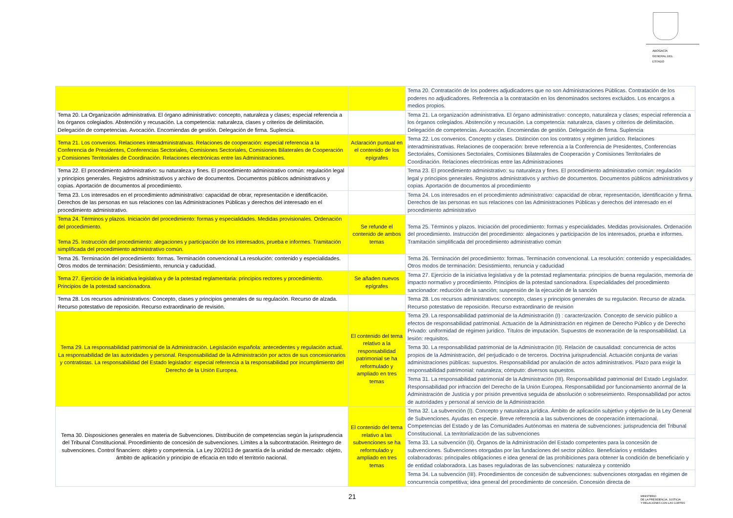ABOGACÍA
GENERAL DEL
ESTADO
| | | Tema 20. Contratación de los poderes adjudicadores que no son Administraciones Públicas. Contratación de los poderes no adjudicadores. Referencia a la contratación en los denominados sectores excluidos. Los encargos a medios propios. |
| Tema 20. La Organización administrativa. El órgano administrativo: concepto, naturaleza y clases; especial referencia a los órganos colegiados. Abstención y recusación. La competencia: naturaleza, clases y criterios de delimitación. Delegación de competencias. Avocación. Encomiendas de gestión. Delegación de firma. Suplencia. | | Tema 21. La organización administrativa. El órgano administrativo: concepto, naturaleza y clases; especial referencia a los órganos colegiados. Abstención y recusación. La competencia: naturaleza, clases y criterios de delimitación. Delegación de competencias. Avocación. Encomiendas de gestión. Delegación de firma. Suplencia |
| Tema 21. Los convenios. Relaciones interadministrativas. Relaciones de cooperación: especial referencia a la Conferencia de Presidentes, Conferencias Sectoriales, Comisiones Sectoriales, Comisiones Bilaterales de Cooperación y Comisiones Territoriales de Coordinación. Relaciones electrónicas entre las Administraciones. | Aclaración puntual en el contenido de los epígrafes | Tema 22. Los convenios. Concepto y clases. Distinción con los contratos y régimen jurídico. Relaciones interadministrativas. Relaciones de cooperación: breve referencia a la Conferencia de Presidentes, Conferencias Sectoriales, Comisiones Sectoriales, Comisiones Bilaterales de Cooperación y Comisiones Territoriales de Coordinación. Relaciones electrónicas entre las Administraciones |
| Tema 22. El procedimiento administrativo: su naturaleza y fines. El procedimiento administrativo común: regulación legal y principios generales. Registros administrativos y archivo de documentos. Documentos públicos administrativos y copias. Aportación de documentos al procedimiento. | | Tema 23. El procedimiento administrativo: su naturaleza y fines. El procedimiento administrativo común: regulación legal y principios generales. Registros administrativos y archivo de documentos. Documentos públicos administrativos y copias. Aportación de documentos al procedimiento |
| Tema 23. Los interesados en el procedimiento administrativo: capacidad de obrar, representación e identificación. Derechos de las personas en sus relaciones con las Administraciones Públicas y derechos del interesado en el procedimiento administrativo. | | Tema 24. Los interesados en el procedimiento administrativo: capacidad de obrar, representación, identificación y firma. Derechos de las personas en sus relaciones con las Administraciones Públicas y derechos del interesado en el procedimiento administrativo |
| Tema 24. Términos y plazos. Iniciación del procedimiento: formas y especialidades. Medidas provisionales. Ordenación del procedimiento. Tema 25. Instrucción del procedimiento: alegaciones y participación de los interesados, prueba e informes. Tramitación simplificada del procedimiento administrativo común. | Se refunde el contenido de ambos temas | Tema 25. Términos y plazos. Iniciación del procedimiento: formas y especialidades. Medidas provisionales. Ordenación del procedimiento. Instrucción del procedimiento: alegaciones y participación de los interesados, prueba e informes. Tramitación simplificada del procedimiento administrativo común |
| Tema 26. Terminación del procedimiento: formas. Terminación convencional La resolución: contenido y especialidades. Otros modos de terminación: Desistimiento, renuncia y caducidad. | | Tema 26. Terminación del procedimiento: formas. Terminación convencional. La resolución: contenido y especialidades. Otros modos de terminación: Desistimiento, renuncia y caducidad |
| Tema 27. Ejercicio de la iniciativa legislativa y de la potestad reglamentaria: principios rectores y procedimiento. Principios de la potestad sancionadora. | Se añaden nuevos epígrafes | Tema 27. Ejercicio de la iniciativa legislativa y de la potestad reglamentaria: principios de buena regulación, memoria de impacto normativo y procedimiento. Principios de la potestad sancionadora. Especialidades del procedimiento sancionador: reducción de la sanción; suspensión de la ejecución de la sanción |
| Tema 28. Los recursos administrativos: Concepto, clases y principios generales de su regulación. Recurso de alzada. Recurso potestativo de reposición. Recurso extraordinario de revisión. | | Tema 28. Los recursos administrativos: concepto, clases y principios generales de su regulación. Recurso de alzada. Recurso potestativo de reposición. Recurso extraordinario de revisión |
| Tema 29. La responsabilidad patrimonial de la Administración. Legislación española: antecedentes y regulación actual. La responsabilidad de las autoridades y personal. Responsabilidad de la Administración por actos de sus concesionarios y contratistas. La responsabilidad del Estado legislador: especial referencia a la responsabilidad por incumplimiento del Derecho de la Unión Europea. | El contenido del tema relativo a la responsabilidad patrimonial se ha reformulado y ampliado en tres temas | Tema 29. La responsabilidad patrimonial de la Administración (I) : caracterización. Concepto de servicio público a efectos de responsabilidad patrimonial. Actuación de la Administración en régimen de Derecho Público y de Derecho Privado: uniformidad de régimen jurídico. Títulos de imputación. Supuestos de exoneración de la responsabilidad. La lesión: requisitos. |
| | | Tema 30. La responsabilidad patrimonial de la Administración (II). Relación de causalidad: concurrencia de actos propios de la Administración, del perjudicado o de terceros. Doctrina jurisprudencial. Actuación conjunta de varias administraciones públicas: supuestos. Responsabilidad por anulación de actos administrativos. Plazo para exigir la responsabilidad patrimonial: naturaleza; cómputo: diversos supuestos. |
| | | Tema 31. La responsabilidad patrimonial de la Administración (III). Responsabilidad patrimonial del Estado Legislador. Responsabilidad por infracción del Derecho de la Unión Europea. Responsabilidad por funcionamiento anormal de la Administración de Justicia y por prisión preventiva seguida de absolución o sobreseimiento. Responsabilidad por actos de autoridades y personal al servicio de la Administración |
| Tema 30. Disposiciones generales en materia de Subvenciones. Distribución de competencias según la jurisprudencia del Tribunal Constitucional. Procedimiento de concesión de subvenciones. Límites a la subcontratación. Reintegro de subvenciones. Control financiero: objeto y competencia. La Ley 20/2013 de garantía de la unidad de mercado: objeto, ámbito de aplicación y principio de eficacia en todo el territorio nacional. | El contenido del tema relativo a las subvenciones se ha reformulado y ampliado en tres temas | Tema 32. La subvención (I). Concepto y naturaleza jurídica. Ámbito de aplicación subjetivo y objetivo de la Ley General de Subvenciones. Ayudas en especie. Breve referencia a las subvenciones de cooperación internacional. Competencias del Estado y de las Comunidades Autónomas en materia de subvenciones: jurisprudencia del Tribunal Constitucional. La territorialización de las subvenciones |
| | | Tema 33. La subvención (II). Órganos de la Administración del Estado competentes para la concesión de subvenciones. Subvenciones otorgadas por las fundaciones del sector público. Beneficiarios y entidades colaboradoras: principales obligaciones e idea general de las prohibiciones para obtener la condición de beneficiario y de entidad colaboradora. Las bases reguladoras de las subvenciones: naturaleza y contenido |
| | | Tema 34. La subvención (III). Procedimientos de concesión de subvenciones: subvenciones otorgadas en régimen de concurrencia competitiva; idea general del procedimiento de concesión. Concesión directa de |
21
MINISTERIO
DE LA PRESIDENCIA, JUSTICIA
Y RELACIONES CON LAS CORTES